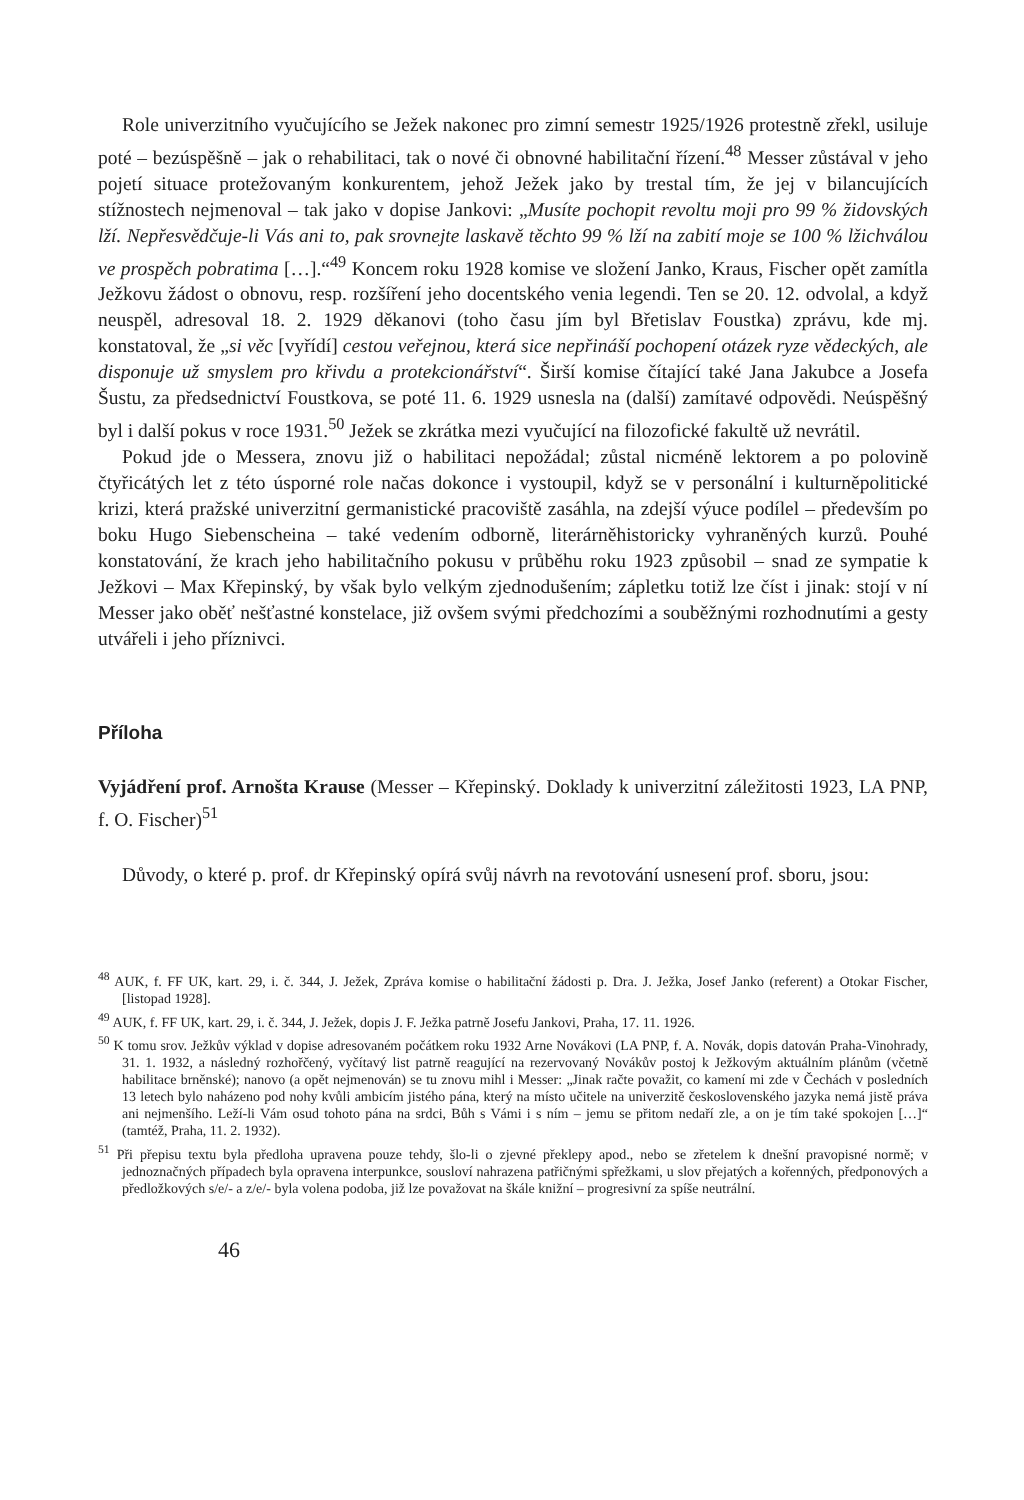Role univerzitního vyučujícího se Ježek nakonec pro zimní semestr 1925/1926 protestně zřekl, usiluje poté – bezúspěšně – jak o rehabilitaci, tak o nové či obnovné habilitační řízení.<sup>48</sup> Messer zůstával v jeho pojetí situace protežovaným konkurentem, jehož Ježek jako by trestal tím, že jej v bilancujících stížnostech nejmenoval – tak jako v dopise Jankovi: „Musíte pochopit revoltu moji pro 99 % židovských lží. Nepřesvědčuje-li Vás ani to, pak srovnejte laskavě těchto 99 % lží na zabití moje se 100 % lžichválou ve prospěch pobratima […].“<sup>49</sup> Koncem roku 1928 komise ve složení Janko, Kraus, Fischer opět zamítla Ježkovu žádost o obnovu, resp. rozšíření jeho docentského venia legendi. Ten se 20. 12. odvolal, a když neuspěl, adresoval 18. 2. 1929 děkanovi (toho času jím byl Břetislav Foustka) zprávu, kde mj. konstatoval, že „si věc [vyřídí] cestou veřejnou, která sice nepřináší pochopení otázek ryze vědeckých, ale disponuje už smyslem pro křivdu a protekcionářství“. Širší komise čítající také Jana Jakubce a Josefa Šustu, za předsednictví Foustkova, se poté 11. 6. 1929 usnesla na (další) zamítavé odpovědi. Neúspěšný byl i další pokus v roce 1931.<sup>50</sup> Ježek se zkrátka mezi vyučující na filozofické fakultě už nevrátil.
Pokud jde o Messera, znovu již o habilitaci nepožádal; zůstal nicméně lektorem a po polovině čtyřicátých let z této úsporné role načas dokonce i vystoupil, když se v personální i kulturněpolitické krizi, která pražské univerzitní germanistické pracoviště zasáhla, na zdejší výuce podílel – především po boku Hugo Siebenscheina – také vedením odborně, literárněhistoricky vyhraněných kurzů. Pouhé konstatování, že krach jeho habilitačního pokusu v průběhu roku 1923 způsobil – snad ze sympatie k Ježkovi – Max Křepinský, by však bylo velkým zjednodušením; zápletku totiž lze číst i jinak: stojí v ní Messer jako oběť nešťastné konstelace, již ovšem svými předchozími a souběžnými rozhodnutími a gesty utvářeli i jeho příznivci.
Příloha
Vyjádření prof. Arnošta Krause (Messer – Křepinský. Doklady k univerzitní záležitosti 1923, LA PNP, f. O. Fischer)<sup>51</sup>
Důvody, o které p. prof. dr Křepinský opírá svůj návrh na revotování usnesení prof. sboru, jsou:
<sup>48</sup> AUK, f. FF UK, kart. 29, i. č. 344, J. Ježek, Zpráva komise o habilitační žádosti p. Dra. J. Ježka, Josef Janko (referent) a Otokar Fischer, [listopad 1928].
<sup>49</sup> AUK, f. FF UK, kart. 29, i. č. 344, J. Ježek, dopis J. F. Ježka patrně Josefu Jankovi, Praha, 17. 11. 1926.
<sup>50</sup> K tomu srov. Ježkův výklad v dopise adresovaném počátkem roku 1932 Arne Novákovi (LA PNP, f. A. Novák, dopis datován Praha-Vinohrady, 31. 1. 1932, a následný rozhořčený, vyčítavý list patrně reagující na rezervovaný Novákův postoj k Ježkovým aktuálním plánům (včetně habilitace brněnské); nanovo (a opět nejmenován) se tu znovu mihl i Messer: „Jinak račte považit, co kamení mi zde v Čechách v posledních 13 letech bylo naházeno pod nohy kvůli ambicím jistého pána, který na místo učitele na univerzitě československého jazyka nemá jistě práva ani nejmenšího. Leží-li Vám osud tohoto pána na srdci, Bůh s Vámi i s ním – jemu se přitom nedaří zle, a on je tím také spokojen […]“ (tamtéž, Praha, 11. 2. 1932).
<sup>51</sup> Při přepisu textu byla předloha upravena pouze tehdy, šlo-li o zjevné překlepy apod., nebo se zřetelem k dnešní pravopisné normě; v jednoznačných případech byla opravena interpunkce, sousloví nahrazena patřičnými spřežkami, u slov přejatých a kořenných, předponových a předložkových s/e/- a z/e/- byla volena podoba, již lze považovat na škále knižní – progresivní za spíše neutrální.
46